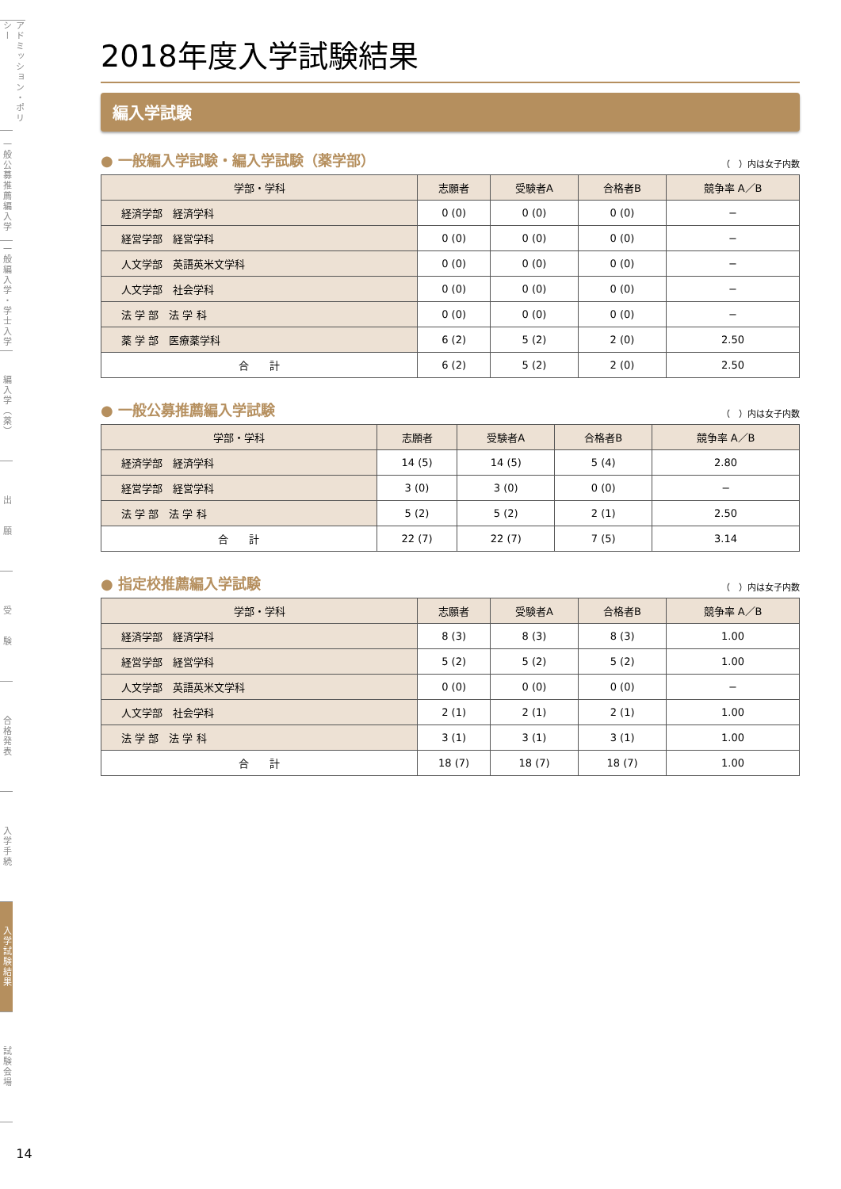アドミッション・ポリシー
一般公募推薦編入学
一般編入学・学士入学
編入学（薬）
出　　願
受　　験
合格発表
入学手続
入学試験結果
試験会場
14
2018年度入学試験結果
編入学試験
● 一般編入学試験・編入学試験（薬学部）
（　）内は女子内数
| 学部・学科 | 志願者 | 受験者A | 合格者B | 競争率 A／B |
| --- | --- | --- | --- | --- |
| 経済学部 経済学科 | 0 (0) | 0 (0) | 0 (0) | − |
| 経営学部 経営学科 | 0 (0) | 0 (0) | 0 (0) | − |
| 人文学部 英語英米文学科 | 0 (0) | 0 (0) | 0 (0) | − |
| 人文学部 社会学科 | 0 (0) | 0 (0) | 0 (0) | − |
| 法 学 部 法 学 科 | 0 (0) | 0 (0) | 0 (0) | − |
| 薬 学 部 医療薬学科 | 6 (2) | 5 (2) | 2 (0) | 2.50 |
| 合 計 | 6 (2) | 5 (2) | 2 (0) | 2.50 |
● 一般公募推薦編入学試験
（　）内は女子内数
| 学部・学科 | 志願者 | 受験者A | 合格者B | 競争率 A／B |
| --- | --- | --- | --- | --- |
| 経済学部 経済学科 | 14 (5) | 14 (5) | 5 (4) | 2.80 |
| 経営学部 経営学科 | 3 (0) | 3 (0) | 0 (0) | − |
| 法 学 部 法 学 科 | 5 (2) | 5 (2) | 2 (1) | 2.50 |
| 合 計 | 22 (7) | 22 (7) | 7 (5) | 3.14 |
● 指定校推薦編入学試験
（　）内は女子内数
| 学部・学科 | 志願者 | 受験者A | 合格者B | 競争率 A／B |
| --- | --- | --- | --- | --- |
| 経済学部 経済学科 | 8 (3) | 8 (3) | 8 (3) | 1.00 |
| 経営学部 経営学科 | 5 (2) | 5 (2) | 5 (2) | 1.00 |
| 人文学部 英語英米文学科 | 0 (0) | 0 (0) | 0 (0) | − |
| 人文学部 社会学科 | 2 (1) | 2 (1) | 2 (1) | 1.00 |
| 法 学 部 法 学 科 | 3 (1) | 3 (1) | 3 (1) | 1.00 |
| 合 計 | 18 (7) | 18 (7) | 18 (7) | 1.00 |